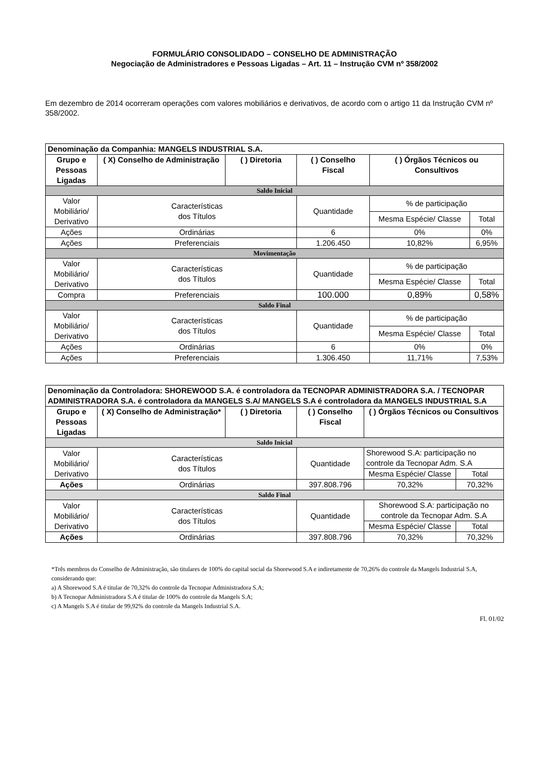FORMULÁRIO CONSOLIDADO – CONSELHO DE ADMINISTRAÇÃO
Negociação de Administradores e Pessoas Ligadas – Art. 11 – Instrução CVM nº 358/2002
Em dezembro de 2014 ocorreram operações com valores mobiliários e derivativos, de acordo com o artigo 11 da Instrução CVM nº 358/2002.
| Denominação da Companhia: MANGELS INDUSTRIAL S.A. | | | | | | |
| Grupo e Pessoas Ligadas | ( X) Conselho de Administração | ( ) Diretoria | ( ) Conselho Fiscal | | ( ) Órgãos Técnicos ou Consultivos | |
| Saldo Inicial | | | | | | |
| Valor Mobiliário/ Derivativo | Características dos Títulos | | | Quantidade | % de participação | |
| | | | | | Mesma Espécie/ Classe | Total |
| Ações | Ordinárias | | | 6 | 0% | 0% |
| Ações | Preferenciais | | | 1.206.450 | 10,82% | 6,95% |
| Movimentação | | | | | | |
| Valor Mobiliário/ Derivativo | Características dos Títulos | | | Quantidade | % de participação | |
| | | | | | Mesma Espécie/ Classe | Total |
| Compra | Preferenciais | | | 100.000 | 0,89% | 0,58% |
| Saldo Final | | | | | | |
| Valor Mobiliário/ Derivativo | Características dos Títulos | | | Quantidade | % de participação | |
| | | | | | Mesma Espécie/ Classe | Total |
| Ações | Ordinárias | | | 6 | 0% | 0% |
| Ações | Preferenciais | | | 1.306.450 | 11,71% | 7,53% |
| Denominação da Controladora: SHOREWOOD S.A. é controladora da TECNOPAR ADMINISTRADORA S.A. / TECNOPAR ADMINISTRADORA S.A. é controladora da MANGELS S.A/ MANGELS S.A é controladora da MANGELS INDUSTRIAL S.A | | | | | | |
| Grupo e Pessoas Ligadas | ( X) Conselho de Administração* | ( ) Diretoria | ( ) Conselho Fiscal | | ( ) Órgãos Técnicos ou Consultivos | |
| Saldo Inicial | | | | | | |
| Valor Mobiliário/ Derivativo | Características dos Títulos | | | Quantidade | Shorewood S.A: participação no controle da Tecnopar Adm. S.A | |
| | | | | | Mesma Espécie/ Classe | Total |
| Ações | Ordinárias | | | 397.808.796 | 70,32% | 70,32% |
| Saldo Final | | | | | | |
| Valor Mobiliário/ Derivativo | Características dos Títulos | | | Quantidade | Shorewood S.A: participação no controle da Tecnopar Adm. S.A | |
| | | | | | Mesma Espécie/ Classe | Total |
| Ações | Ordinárias | | | 397.808.796 | 70,32% | 70,32% |
*Três membros do Conselho de Administração, são titulares de 100% do capital social da Shorewood S.A e indiretamente de 70,26% do controle da Mangels Industrial S.A, considerando que:
a) A Shorewood S.A é titular de 70,32% do controle da Tecnopar Administradora S.A;
b) A Tecnopar Administradora S.A é titular de 100% do controle da Mangels S.A;
c) A Mangels S.A é titular de 99,92% do controle da Mangels Industrial S.A.
Fl. 01/02